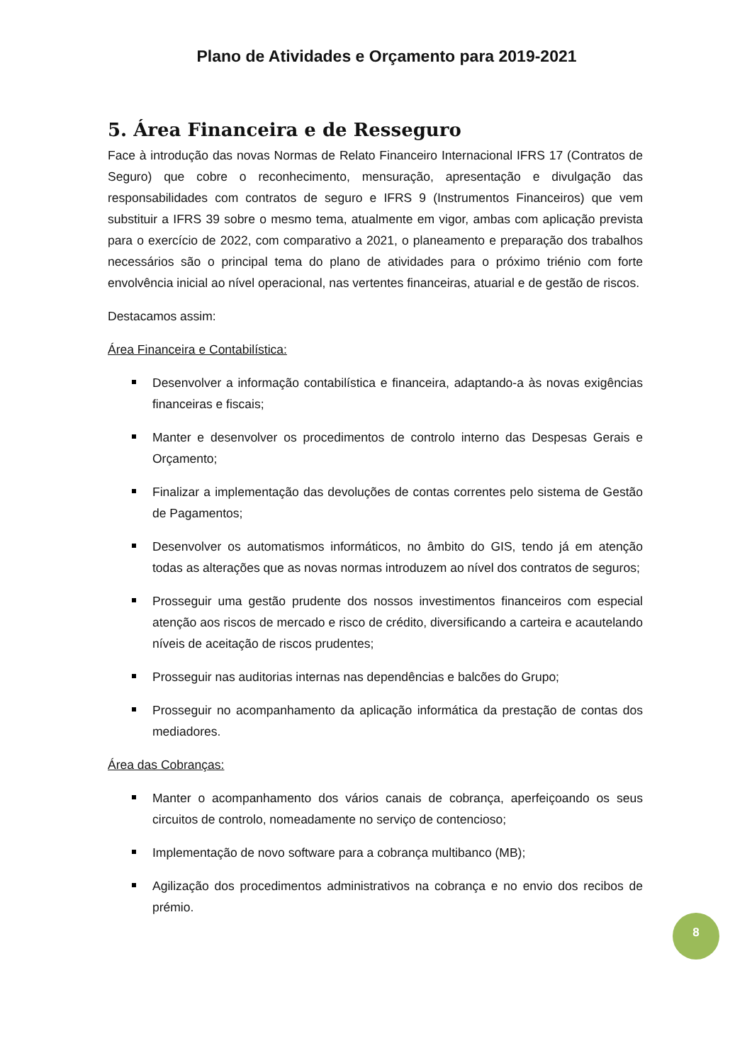Plano de Atividades e Orçamento para 2019-2021
5. Área Financeira e de Resseguro
Face à introdução das novas Normas de Relato Financeiro Internacional IFRS 17 (Contratos de Seguro) que cobre o reconhecimento, mensuração, apresentação e divulgação das responsabilidades com contratos de seguro e IFRS 9 (Instrumentos Financeiros) que vem substituir a IFRS 39 sobre o mesmo tema, atualmente em vigor, ambas com aplicação prevista para o exercício de 2022, com comparativo a 2021, o planeamento e preparação dos trabalhos necessários são o principal tema do plano de atividades para o próximo triénio com forte envolvência inicial ao nível operacional, nas vertentes financeiras, atuarial e de gestão de riscos.
Destacamos assim:
Área Financeira e Contabilística:
Desenvolver a informação contabilística e financeira, adaptando-a às novas exigências financeiras e fiscais;
Manter e desenvolver os procedimentos de controlo interno das Despesas Gerais e Orçamento;
Finalizar a implementação das devoluções de contas correntes pelo sistema de Gestão de Pagamentos;
Desenvolver os automatismos informáticos, no âmbito do GIS, tendo já em atenção todas as alterações que as novas normas introduzem ao nível dos contratos de seguros;
Prosseguir uma gestão prudente dos nossos investimentos financeiros com especial atenção aos riscos de mercado e risco de crédito, diversificando a carteira e acautelando níveis de aceitação de riscos prudentes;
Prosseguir nas auditorias internas nas dependências e balcões do Grupo;
Prosseguir no acompanhamento da aplicação informática da prestação de contas dos mediadores.
Área das Cobranças:
Manter o acompanhamento dos vários canais de cobrança, aperfeiçoando os seus circuitos de controlo, nomeadamente no serviço de contencioso;
Implementação de novo software para a cobrança multibanco (MB);
Agilização dos procedimentos administrativos na cobrança e no envio dos recibos de prémio.
8